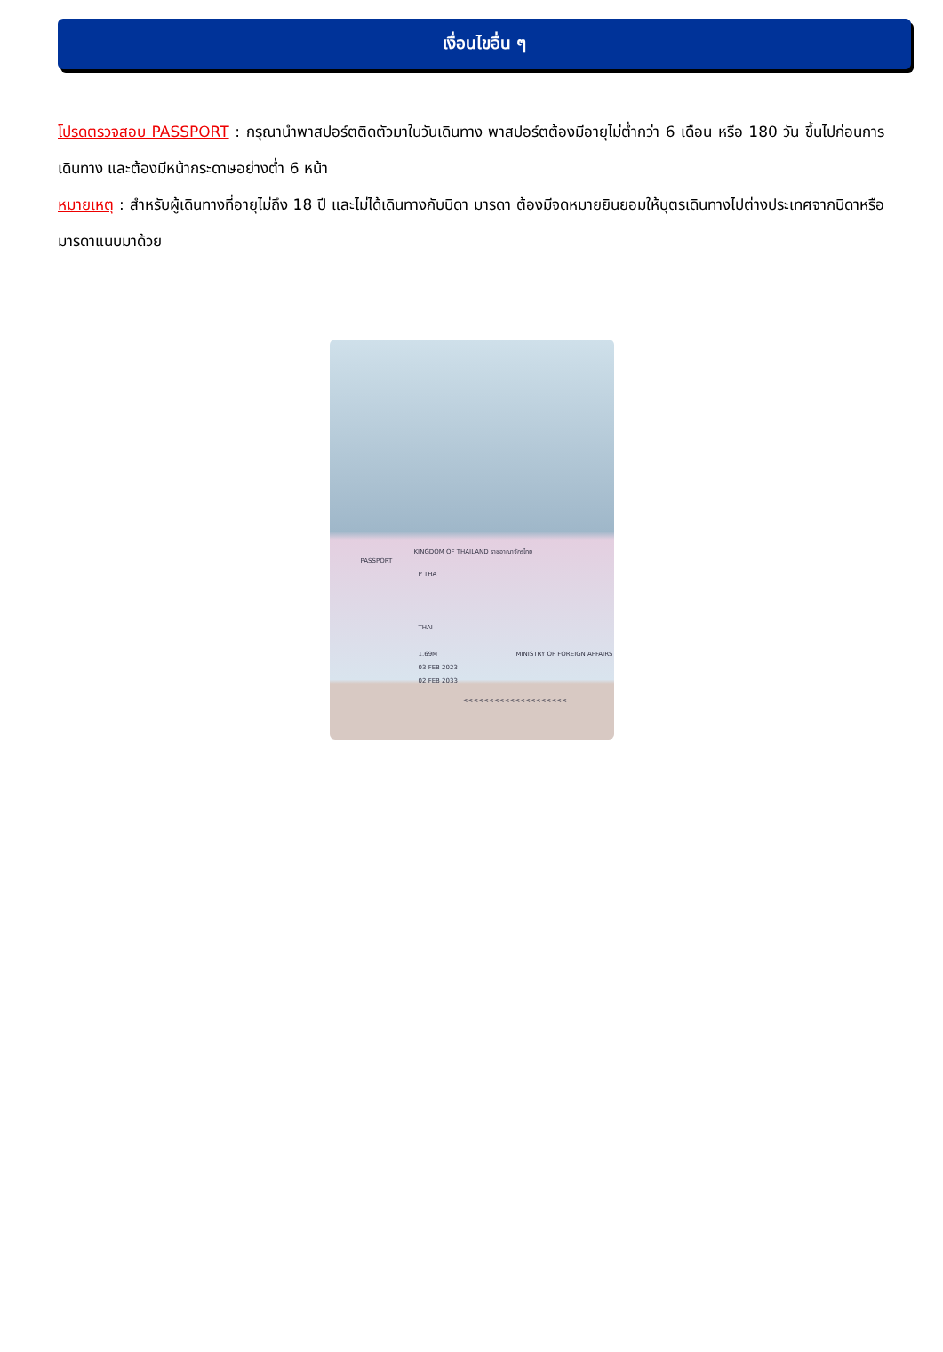เงื่อนไขอื่น ๆ
โปรดตรวจสอบ PASSPORT : กรุณานำพาสปอร์ตติดตัวมาในวันเดินทาง พาสปอร์ตต้องมีอายุไม่ต่ำกว่า 6 เดือน หรือ 180 วัน ขึ้นไปก่อนการเดินทาง และต้องมีหน้ากระดาษอย่างต่ำ 6 หน้า
หมายเหตุ : สำหรับผู้เดินทางที่อายุไม่ถึง 18 ปี และไม่ได้เดินทางกับบิดา มารดา ต้องมีจดหมายยินยอมให้บุตรเดินทางไปต่างประเทศจากบิดาหรือมารดาแนบมาด้วย
KINGDOM OF THAILAND ราชอาณาจักรไทย
PASSPORT
P THA
THAI
1.69M
03 FEB 2023
02 FEB 2033
MINISTRY OF FOREIGN AFFAIRS
<<<<<<<<<<<<<<<<<<<<